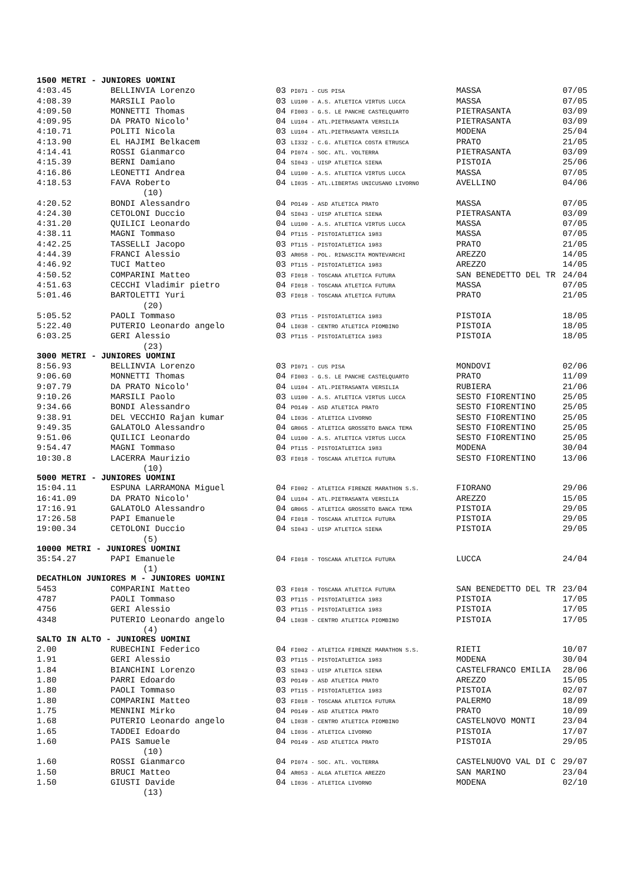| 1500 METRI - JUNIORES UOMINI | | | | |
| --- | --- | --- | --- | --- |
| 4:03.45 | BELLINVIA Lorenzo | 03 PI071 - CUS PISA | MASSA | 07/05 |
| 4:08.39 | MARSILI Paolo | 03 LU100 - A.S. ATLETICA VIRTUS LUCCA | MASSA | 07/05 |
| 4:09.50 | MONNETTI Thomas | 04 FI003 - G.S. LE PANCHE CASTELQUARTO | PIETRASANTA | 03/09 |
| 4:09.95 | DA PRATO Nicolo' | 04 LU104 - ATL.PIETRASANTA VERSILIA | PIETRASANTA | 03/09 |
| 4:10.71 | POLITI Nicola | 03 LU104 - ATL.PIETRASANTA VERSILIA | MODENA | 25/04 |
| 4:13.90 | EL HAJIMI Belkacem | 03 LI332 - C.G. ATLETICA COSTA ETRUSCA | PRATO | 21/05 |
| 4:14.41 | ROSSI Gianmarco | 04 PI074 - SOC. ATL. VOLTERRA | PIETRASANTA | 03/09 |
| 4:15.39 | BERNI Damiano | 04 SI043 - UISP ATLETICA SIENA | PISTOIA | 25/06 |
| 4:16.86 | LEONETTI Andrea | 04 LU100 - A.S. ATLETICA VIRTUS LUCCA | MASSA | 07/05 |
| 4:18.53 | FAVA Roberto | 04 LI035 - ATL.LIBERTAS UNICUSANO LIVORNO | AVELLINO | 04/06 |
| (10) | | | | |
| 4:20.52 | BONDI Alessandro | 04 PO149 - ASD ATLETICA PRATO | MASSA | 07/05 |
| 4:24.30 | CETOLONI Duccio | 04 SI043 - UISP ATLETICA SIENA | PIETRASANTA | 03/09 |
| 4:31.20 | QUILICI Leonardo | 04 LU100 - A.S. ATLETICA VIRTUS LUCCA | MASSA | 07/05 |
| 4:38.11 | MAGNI Tommaso | 04 PT115 - PISTOIATLETICA 1983 | MASSA | 07/05 |
| 4:42.25 | TASSELLI Jacopo | 03 PT115 - PISTOIATLETICA 1983 | PRATO | 21/05 |
| 4:44.39 | FRANCI Alessio | 03 AR058 - POL. RINASCITA MONTEVARCHI | AREZZO | 14/05 |
| 4:46.92 | TUCI Matteo | 03 PT115 - PISTOIATLETICA 1983 | AREZZO | 14/05 |
| 4:50.52 | COMPARINI Matteo | 03 FI018 - TOSCANA ATLETICA FUTURA | SAN BENEDETTO DEL TR | 24/04 |
| 4:51.63 | CECCHI Vladimir pietro | 04 FI018 - TOSCANA ATLETICA FUTURA | MASSA | 07/05 |
| 5:01.46 | BARTOLETTI Yuri | 03 FI018 - TOSCANA ATLETICA FUTURA | PRATO | 21/05 |
| (20) | | | | |
| 5:05.52 | PAOLI Tommaso | 03 PT115 - PISTOIATLETICA 1983 | PISTOIA | 18/05 |
| 5:22.40 | PUTERIO Leonardo angelo | 04 LI038 - CENTRO ATLETICA PIOMBINO | PISTOIA | 18/05 |
| 6:03.25 | GERI Alessio | 03 PT115 - PISTOIATLETICA 1983 | PISTOIA | 18/05 |
| (23) | | | | |
| 3000 METRI - JUNIORES UOMINI | | | | |
| 8:56.93 | BELLINVIA Lorenzo | 03 PI071 - CUS PISA | MONDOVI | 02/06 |
| 9:06.60 | MONNETTI Thomas | 04 FI003 - G.S. LE PANCHE CASTELQUARTO | PRATO | 11/09 |
| 9:07.79 | DA PRATO Nicolo' | 04 LU104 - ATL.PIETRASANTA VERSILIA | RUBIERA | 21/06 |
| 9:10.26 | MARSILI Paolo | 03 LU100 - A.S. ATLETICA VIRTUS LUCCA | SESTO FIORENTINO | 25/05 |
| 9:34.66 | BONDI Alessandro | 04 PO149 - ASD ATLETICA PRATO | SESTO FIORENTINO | 25/05 |
| 9:38.91 | DEL VECCHIO Rajan kumar | 04 LI036 - ATLETICA LIVORNO | SESTO FIORENTINO | 25/05 |
| 9:49.35 | GALATOLO Alessandro | 04 GR065 - ATLETICA GROSSETO BANCA TEMA | SESTO FIORENTINO | 25/05 |
| 9:51.06 | QUILICI Leonardo | 04 LU100 - A.S. ATLETICA VIRTUS LUCCA | SESTO FIORENTINO | 25/05 |
| 9:54.47 | MAGNI Tommaso | 04 PT115 - PISTOIATLETICA 1983 | MODENA | 30/04 |
| 10:30.8 | LACERRA Maurizio | 03 FI018 - TOSCANA ATLETICA FUTURA | SESTO FIORENTINO | 13/06 |
| (10) | | | | |
| 5000 METRI - JUNIORES UOMINI | | | | |
| 15:04.11 | ESPUNA LARRAMONA Miguel | 04 FI002 - ATLETICA FIRENZE MARATHON S.S. | FIORANO | 29/06 |
| 16:41.09 | DA PRATO Nicolo' | 04 LU104 - ATL.PIETRASANTA VERSILIA | AREZZO | 15/05 |
| 17:16.91 | GALATOLO Alessandro | 04 GR065 - ATLETICA GROSSETO BANCA TEMA | PISTOIA | 29/05 |
| 17:26.58 | PAPI Emanuele | 04 FI018 - TOSCANA ATLETICA FUTURA | PISTOIA | 29/05 |
| 19:00.34 | CETOLONI Duccio | 04 SI043 - UISP ATLETICA SIENA | PISTOIA | 29/05 |
| (5) | | | | |
| 10000 METRI - JUNIORES UOMINI | | | | |
| 35:54.27 | PAPI Emanuele | 04 FI018 - TOSCANA ATLETICA FUTURA | LUCCA | 24/04 |
| (1) | | | | |
| DECATHLON JUNIORES M - JUNIORES UOMINI | | | | |
| 5453 | COMPARINI Matteo | 03 FI018 - TOSCANA ATLETICA FUTURA | SAN BENEDETTO DEL TR | 23/04 |
| 4787 | PAOLI Tommaso | 03 PT115 - PISTOIATLETICA 1983 | PISTOIA | 17/05 |
| 4756 | GERI Alessio | 03 PT115 - PISTOIATLETICA 1983 | PISTOIA | 17/05 |
| 4348 | PUTERIO Leonardo angelo | 04 LI038 - CENTRO ATLETICA PIOMBINO | PISTOIA | 17/05 |
| (4) | | | | |
| SALTO IN ALTO - JUNIORES UOMINI | | | | |
| 2.00 | RUBECHINI Federico | 04 FI002 - ATLETICA FIRENZE MARATHON S.S. | RIETI | 10/07 |
| 1.91 | GERI Alessio | 03 PT115 - PISTOIATLETICA 1983 | MODENA | 30/04 |
| 1.84 | BIANCHINI Lorenzo | 03 SI043 - UISP ATLETICA SIENA | CASTELFRANCO EMILIA | 28/06 |
| 1.80 | PARRI Edoardo | 03 PO149 - ASD ATLETICA PRATO | AREZZO | 15/05 |
| 1.80 | PAOLI Tommaso | 03 PT115 - PISTOIATLETICA 1983 | PISTOIA | 02/07 |
| 1.80 | COMPARINI Matteo | 03 FI018 - TOSCANA ATLETICA FUTURA | PALERMO | 18/09 |
| 1.75 | MENNINI Mirko | 04 PO149 - ASD ATLETICA PRATO | PRATO | 10/09 |
| 1.68 | PUTERIO Leonardo angelo | 04 LI038 - CENTRO ATLETICA PIOMBINO | CASTELNOVO MONTI | 23/04 |
| 1.65 | TADDEI Edoardo | 04 LI036 - ATLETICA LIVORNO | PISTOIA | 17/07 |
| 1.60 | PAIS Samuele | 04 PO149 - ASD ATLETICA PRATO | PISTOIA | 29/05 |
| (10) | | | | |
| 1.60 | ROSSI Gianmarco | 04 PI074 - SOC. ATL. VOLTERRA | CASTELNUOVO VAL DI C | 29/07 |
| 1.50 | BRUCI Matteo | 04 AR053 - ALGA ATLETICA AREZZO | SAN MARINO | 23/04 |
| 1.50 | GIUSTI Davide | 04 LI036 - ATLETICA LIVORNO | MODENA | 02/10 |
| (13) | | | | |